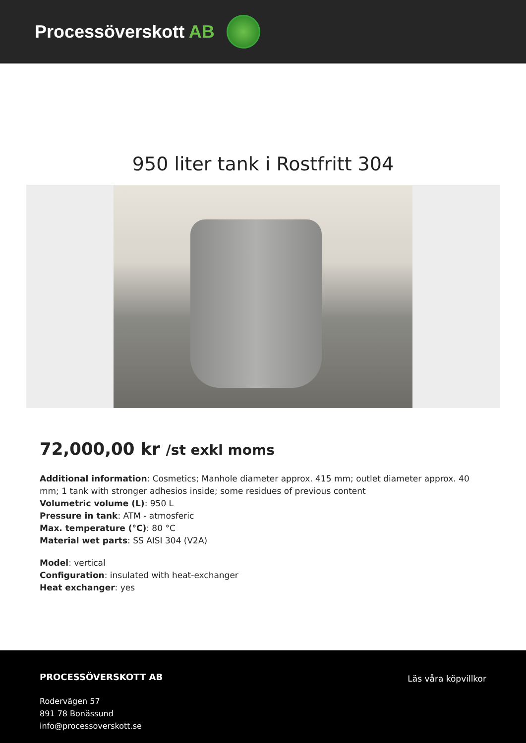Processöverskott AB
950 liter tank i Rostfritt 304
72,000,00 kr /st exkl moms
Additional information: Cosmetics; Manhole diameter approx. 415 mm; outlet diameter approx. 40 mm; 1 tank with stronger adhesios inside; some residues of previous content
Volumetric volume (L): 950 L
Pressure in tank: ATM - atmosferic
Max. temperature (°C): 80 °C
Material wet parts: SS AISI 304 (V2A)
Model: vertical
Configuration: insulated with heat-exchanger
Heat exchanger: yes
PROCESSÖVERSKOTT AB
Rodervägen 57
891 78 Bonässund
info@processoverskott.se
Läs våra köpvillkor